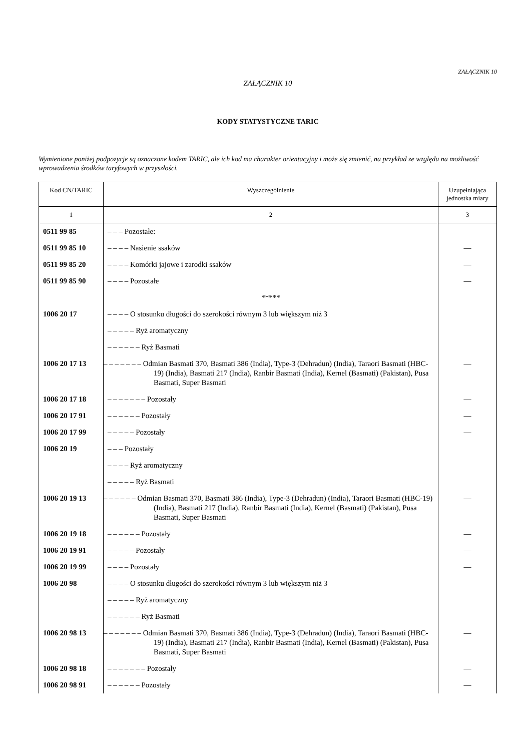ZAŁĄCZNIK 10
ZAŁĄCZNIK 10
KODY STATYSTYCZNE TARIC
Wymienione poniżej podpozycje są oznaczone kodem TARIC, ale ich kod ma charakter orientacyjny i może się zmienić, na przykład ze względu na możliwość wprowadzenia środków taryfowych w przyszłości.
| Kod CN/TARIC | Wyszczególnienie | Uzupełniająca jednostka miary |
| --- | --- | --- |
| 1 | 2 | 3 |
| 0511 99 85 | – – – Pozostałe: | |
| 0511 99 85 10 | – – – – Nasienie ssaków | — |
| 0511 99 85 20 | – – – – Komórki jajowe i zarodki ssaków | — |
| 0511 99 85 90 | – – – – Pozostałe | — |
| | ***** | |
| 1006 20 17 | – – – – O stosunku długości do szerokości równym 3 lub większym niż 3 | |
| | – – – – – Ryż aromatyczny | |
| | – – – – – – Ryż Basmati | |
| 1006 20 17 13 | – – – – – – – Odmian Basmati 370, Basmati 386 (India), Type-3 (Dehradun) (India), Taraori Basmati (HBC-19) (India), Basmati 217 (India), Ranbir Basmati (India), Kernel (Basmati) (Pakistan), Pusa Basmati, Super Basmati | — |
| 1006 20 17 18 | – – – – – – – Pozostały | — |
| 1006 20 17 91 | – – – – – – Pozostały | — |
| 1006 20 17 99 | – – – – – Pozostały | — |
| 1006 20 19 | – – – Pozostały | |
| | – – – – Ryż aromatyczny | |
| | – – – – – Ryż Basmati | |
| 1006 20 19 13 | – – – – – – Odmian Basmati 370, Basmati 386 (India), Type-3 (Dehradun) (India), Taraori Basmati (HBC-19) (India), Basmati 217 (India), Ranbir Basmati (India), Kernel (Basmati) (Pakistan), Pusa Basmati, Super Basmati | — |
| 1006 20 19 18 | – – – – – – Pozostały | — |
| 1006 20 19 91 | – – – – – Pozostały | — |
| 1006 20 19 99 | – – – – Pozostały | — |
| 1006 20 98 | – – – – O stosunku długości do szerokości równym 3 lub większym niż 3 | |
| | – – – – – Ryż aromatyczny | |
| | – – – – – – Ryż Basmati | |
| 1006 20 98 13 | – – – – – – – Odmian Basmati 370, Basmati 386 (India), Type-3 (Dehradun) (India), Taraori Basmati (HBC-19) (India), Basmati 217 (India), Ranbir Basmati (India), Kernel (Basmati) (Pakistan), Pusa Basmati, Super Basmati | — |
| 1006 20 98 18 | – – – – – – – Pozostały | — |
| 1006 20 98 91 | – – – – – – Pozostały | — |